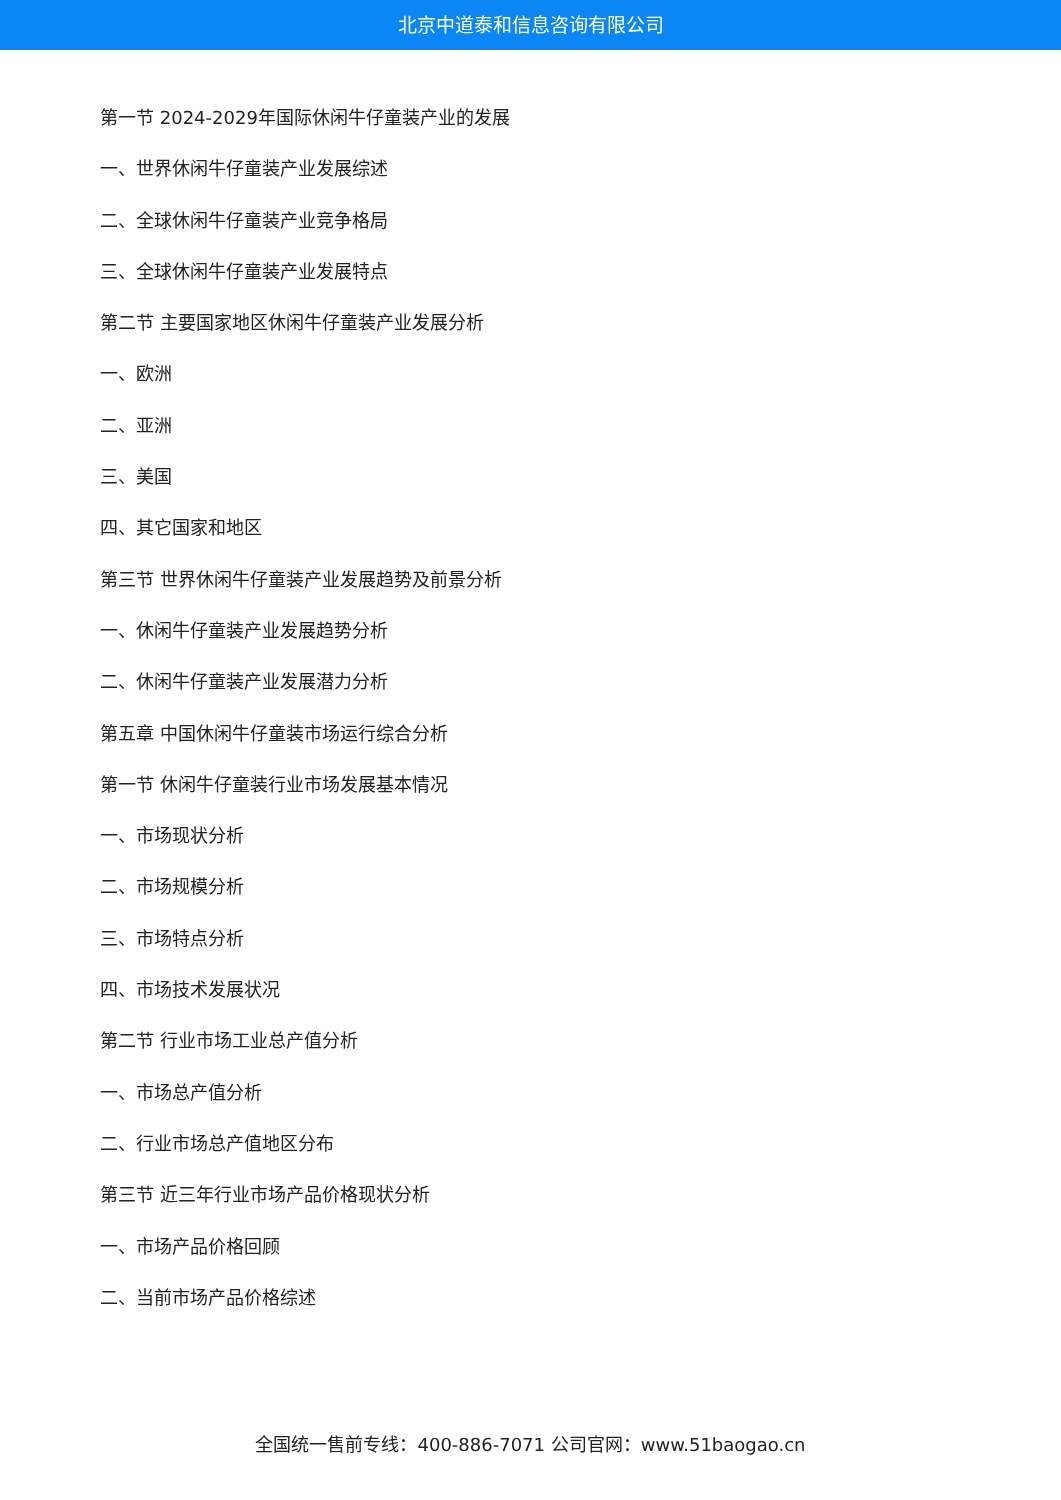北京中道泰和信息咨询有限公司
第一节 2024-2029年国际休闲牛仔童装产业的发展
一、世界休闲牛仔童装产业发展综述
二、全球休闲牛仔童装产业竞争格局
三、全球休闲牛仔童装产业发展特点
第二节 主要国家地区休闲牛仔童装产业发展分析
一、欧洲
二、亚洲
三、美国
四、其它国家和地区
第三节 世界休闲牛仔童装产业发展趋势及前景分析
一、休闲牛仔童装产业发展趋势分析
二、休闲牛仔童装产业发展潜力分析
第五章 中国休闲牛仔童装市场运行综合分析
第一节 休闲牛仔童装行业市场发展基本情况
一、市场现状分析
二、市场规模分析
三、市场特点分析
四、市场技术发展状况
第二节 行业市场工业总产值分析
一、市场总产值分析
二、行业市场总产值地区分布
第三节 近三年行业市场产品价格现状分析
一、市场产品价格回顾
二、当前市场产品价格综述
全国统一售前专线：400-886-7071 公司官网：www.51baogao.cn